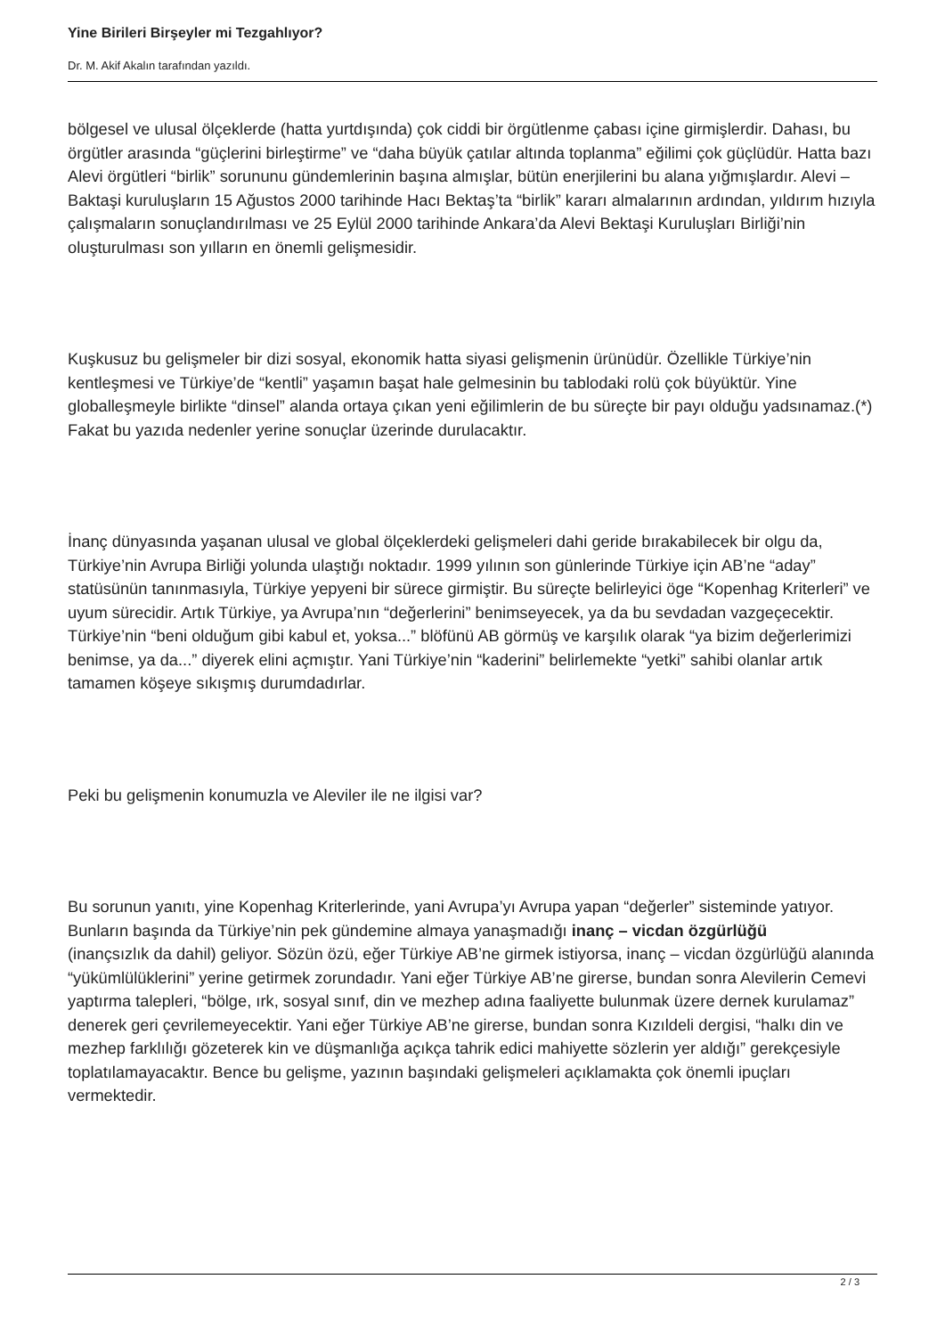Yine Birileri Birşeyler mi Tezgahlıyor?
Dr. M. Akif Akalın tarafından yazıldı.
bölgesel ve ulusal ölçeklerde (hatta yurtdışında) çok ciddi bir örgütlenme çabası içine girmişlerdir. Dahası, bu örgütler arasında “güçlerini birleştirme” ve “daha büyük çatılar altında toplanma” eğilimi çok güçlüdür. Hatta bazı Alevi örgütleri “birlik” sorununu gündemlerinin başına almışlar, bütün enerjilerini bu alana yığmışlardır. Alevi – Baktaşi kuruluşların 15 Ağustos 2000 tarihinde Hacı Bektaş’ta “birlik” kararı almalarının ardından, yıldırım hızıyla çalışmaların sonuçlandırılması ve 25 Eylül 2000 tarihinde Ankara’da Alevi Bektaşi Kuruluşları Birliği’nin oluşturulması son yılların en önemli gelişmesidir.
Kuşkusuz bu gelişmeler bir dizi sosyal, ekonomik hatta siyasi gelişmenin ürünüdür. Özellikle Türkiye’nin kentleşmesi ve Türkiye’de “kentli” yaşamın başat hale gelmesinin bu tablodaki rolü çok büyüktür. Yine globalleşmeyle birlikte “dinsel” alanda ortaya çıkan yeni eğilimlerin de bu süreçte bir payı olduğu yadsınamaz.(*) Fakat bu yazıda nedenler yerine sonuçlar üzerinde durulacaktır.
İnanç dünyasında yaşanan ulusal ve global ölçeklerdeki gelişmeleri dahi geride bırakabilecek bir olgu da, Türkiye’nin Avrupa Birliği yolunda ulaştığı noktadır. 1999 yılının son günlerinde Türkiye için AB’ne “aday” statüsünün tanınmasıyla, Türkiye yepyeni bir sürece girmiştir. Bu süreçte belirleyici öge “Kopenhag Kriterleri” ve uyum sürecidir. Artık Türkiye, ya Avrupa’nın “değerlerini” benimseyecek, ya da bu sevdadan vazgeçecektir. Türkiye’nin “beni olduğum gibi kabul et, yoksa...” blöfünü AB görmüş ve karşılık olarak “ya bizim değerlerimizi benimse, ya da...” diyerek elini açmıştır. Yani Türkiye’nin “kaderini” belirlemekte “yetki” sahibi olanlar artık tamamen köşeye sıkışmış durumdadırlar.
Peki bu gelişmenin konumuzla ve Aleviler ile ne ilgisi var?
Bu sorunun yanıtı, yine Kopenhag Kriterlerinde, yani Avrupa’yı Avrupa yapan “değerler” sisteminde yatıyor. Bunların başında da Türkiye’nin pek gündemine almaya yanaşmadığı inanç – vicdan özgürlüğü
(inançsızlık da dahil) geliyor. Sözün özü, eğer Türkiye AB’ne girmek istiyorsa, inanç – vicdan özgürlüğü alanında “yükümlülüklerini” yerine getirmek zorundadır. Yani eğer Türkiye AB’ne girerse, bundan sonra Alevilerin Cemevi yaptırma talepleri, “bölge, ırk, sosyal sınıf, din ve mezhep adına faaliyette bulunmak üzere dernek kurulamaz” denerek geri çevrilemeyecektir. Yani eğer Türkiye AB’ne girerse, bundan sonra Kızıldeli dergisi, “halkı din ve mezhep farklılığı gözeterek kin ve düşmanlığa açıkça tahrik edici mahiyette sözlerin yer aldığı” gerekçesiyle toplatılamayacaktır. Bence bu gelişme, yazının başındaki gelişmeleri açıklamakta çok önemli ipuçları vermektedir.
2 / 3